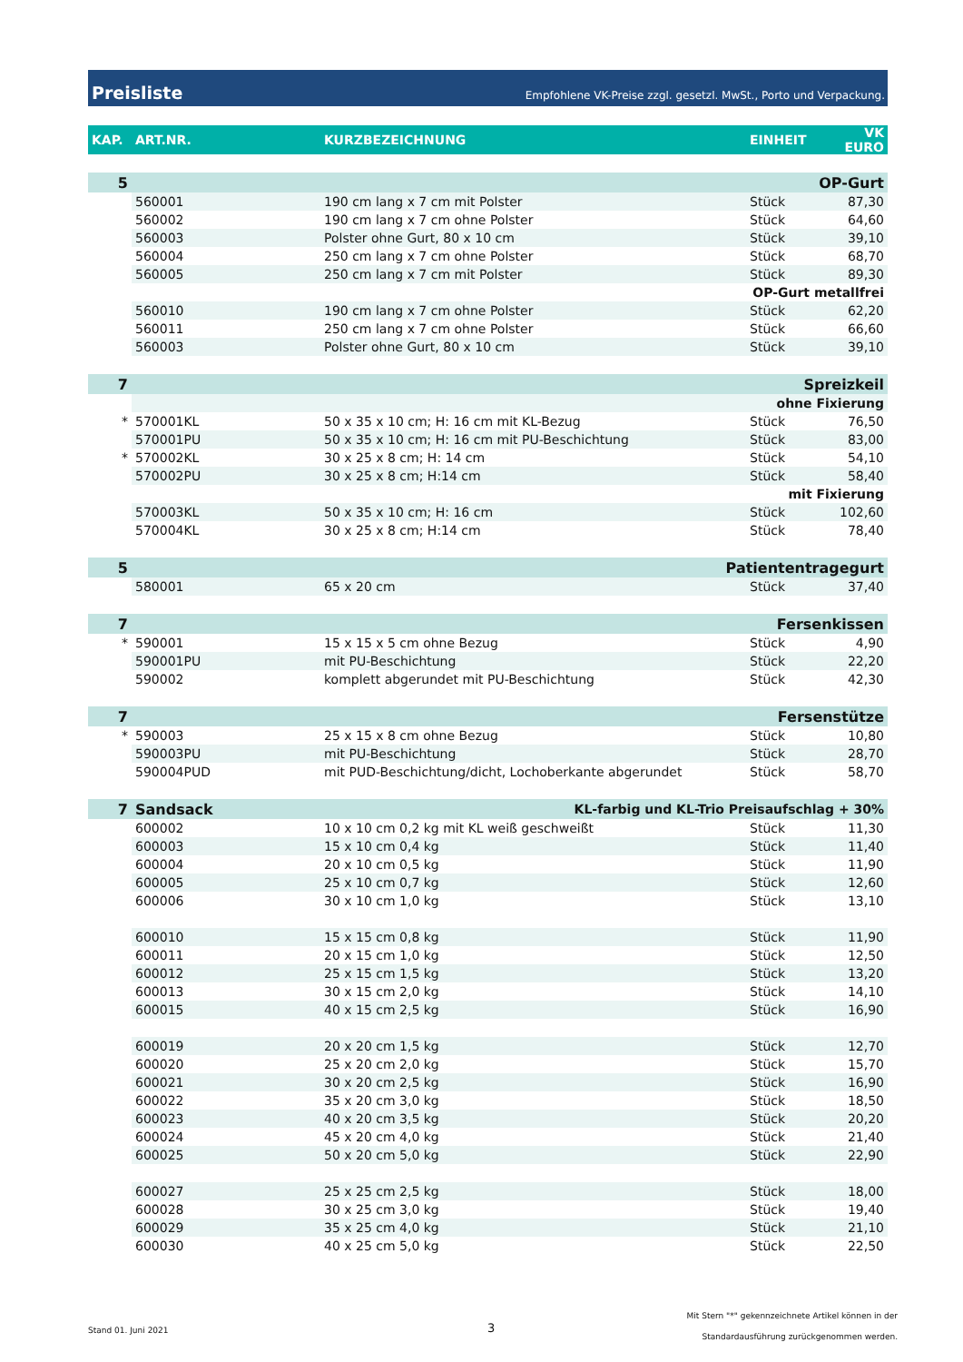Preisliste Empfohlene VK-Preise zzgl. gesetzl. MwSt., Porto und Verpackung.
| KAP. | ART.NR. | KURZBEZEICHNUNG | EINHEIT | VK EURO |
| --- | --- | --- | --- | --- |
| 5 | OP-Gurt | | | |
| | 560001 | 190 cm lang x 7 cm mit Polster | Stück | 87,30 |
| | 560002 | 190 cm lang x 7 cm ohne Polster | Stück | 64,60 |
| | 560003 | Polster ohne Gurt, 80 x 10 cm | Stück | 39,10 |
| | 560004 | 250 cm lang x 7 cm ohne Polster | Stück | 68,70 |
| | 560005 | 250 cm lang x 7 cm mit Polster | Stück | 89,30 |
| | OP-Gurt metallfrei | | | |
| | 560010 | 190 cm lang x 7 cm ohne Polster | Stück | 62,20 |
| | 560011 | 250 cm lang x 7 cm ohne Polster | Stück | 66,60 |
| | 560003 | Polster ohne Gurt, 80 x 10 cm | Stück | 39,10 |
| 7 | Spreizkeil | | | |
| | ohne Fixierung | | | |
| * | 570001KL | 50 x 35 x 10 cm; H: 16 cm mit KL-Bezug | Stück | 76,50 |
| | 570001PU | 50 x 35 x 10 cm; H: 16 cm mit PU-Beschichtung | Stück | 83,00 |
| * | 570002KL | 30 x 25 x 8 cm; H: 14 cm | Stück | 54,10 |
| | 570002PU | 30 x 25 x 8 cm; H:14 cm | Stück | 58,40 |
| | mit Fixierung | | | |
| | 570003KL | 50 x 35 x 10 cm; H: 16 cm | Stück | 102,60 |
| | 570004KL | 30 x 25 x 8 cm; H:14 cm | Stück | 78,40 |
| 5 | Patiententragegurt | | | |
| | 580001 | 65 x 20 cm | Stück | 37,40 |
| 7 | Fersenkissen | | | |
| * | 590001 | 15 x 15 x 5 cm ohne Bezug | Stück | 4,90 |
| | 590001PU | mit PU-Beschichtung | Stück | 22,20 |
| | 590002 | komplett abgerundet mit PU-Beschichtung | Stück | 42,30 |
| 7 | Fersenstütze | | | |
| * | 590003 | 25 x 15 x 8 cm ohne Bezug | Stück | 10,80 |
| | 590003PU | mit PU-Beschichtung | Stück | 28,70 |
| | 590004PUD | mit PUD-Beschichtung/dicht, Lochoberkante abgerundet | Stück | 58,70 |
| 7 | Sandsack | KL-farbig und KL-Trio Preisaufschlag + 30% | | |
| | 600002 | 10 x 10 cm 0,2 kg mit KL weiß geschweißt | Stück | 11,30 |
| | 600003 | 15 x 10 cm 0,4 kg | Stück | 11,40 |
| | 600004 | 20 x 10 cm 0,5 kg | Stück | 11,90 |
| | 600005 | 25 x 10 cm 0,7 kg | Stück | 12,60 |
| | 600006 | 30 x 10 cm 1,0 kg | Stück | 13,10 |
| | 600010 | 15 x 15 cm 0,8 kg | Stück | 11,90 |
| | 600011 | 20 x 15 cm 1,0 kg | Stück | 12,50 |
| | 600012 | 25 x 15 cm 1,5 kg | Stück | 13,20 |
| | 600013 | 30 x 15 cm 2,0 kg | Stück | 14,10 |
| | 600015 | 40 x 15 cm 2,5 kg | Stück | 16,90 |
| | 600019 | 20 x 20 cm 1,5 kg | Stück | 12,70 |
| | 600020 | 25 x 20 cm 2,0 kg | Stück | 15,70 |
| | 600021 | 30 x 20 cm 2,5 kg | Stück | 16,90 |
| | 600022 | 35 x 20 cm 3,0 kg | Stück | 18,50 |
| | 600023 | 40 x 20 cm 3,5 kg | Stück | 20,20 |
| | 600024 | 45 x 20 cm 4,0 kg | Stück | 21,40 |
| | 600025 | 50 x 20 cm 5,0 kg | Stück | 22,90 |
| | 600027 | 25 x 25 cm 2,5 kg | Stück | 18,00 |
| | 600028 | 30 x 25 cm 3,0 kg | Stück | 19,40 |
| | 600029 | 35 x 25 cm 4,0 kg | Stück | 21,10 |
| | 600030 | 40 x 25 cm 5,0 kg | Stück | 22,50 |
Stand 01. Juni 2021 3
Mit Stern "*" gekennzeichnete Artikel können in der
Standardausführung zurückgenommen werden.